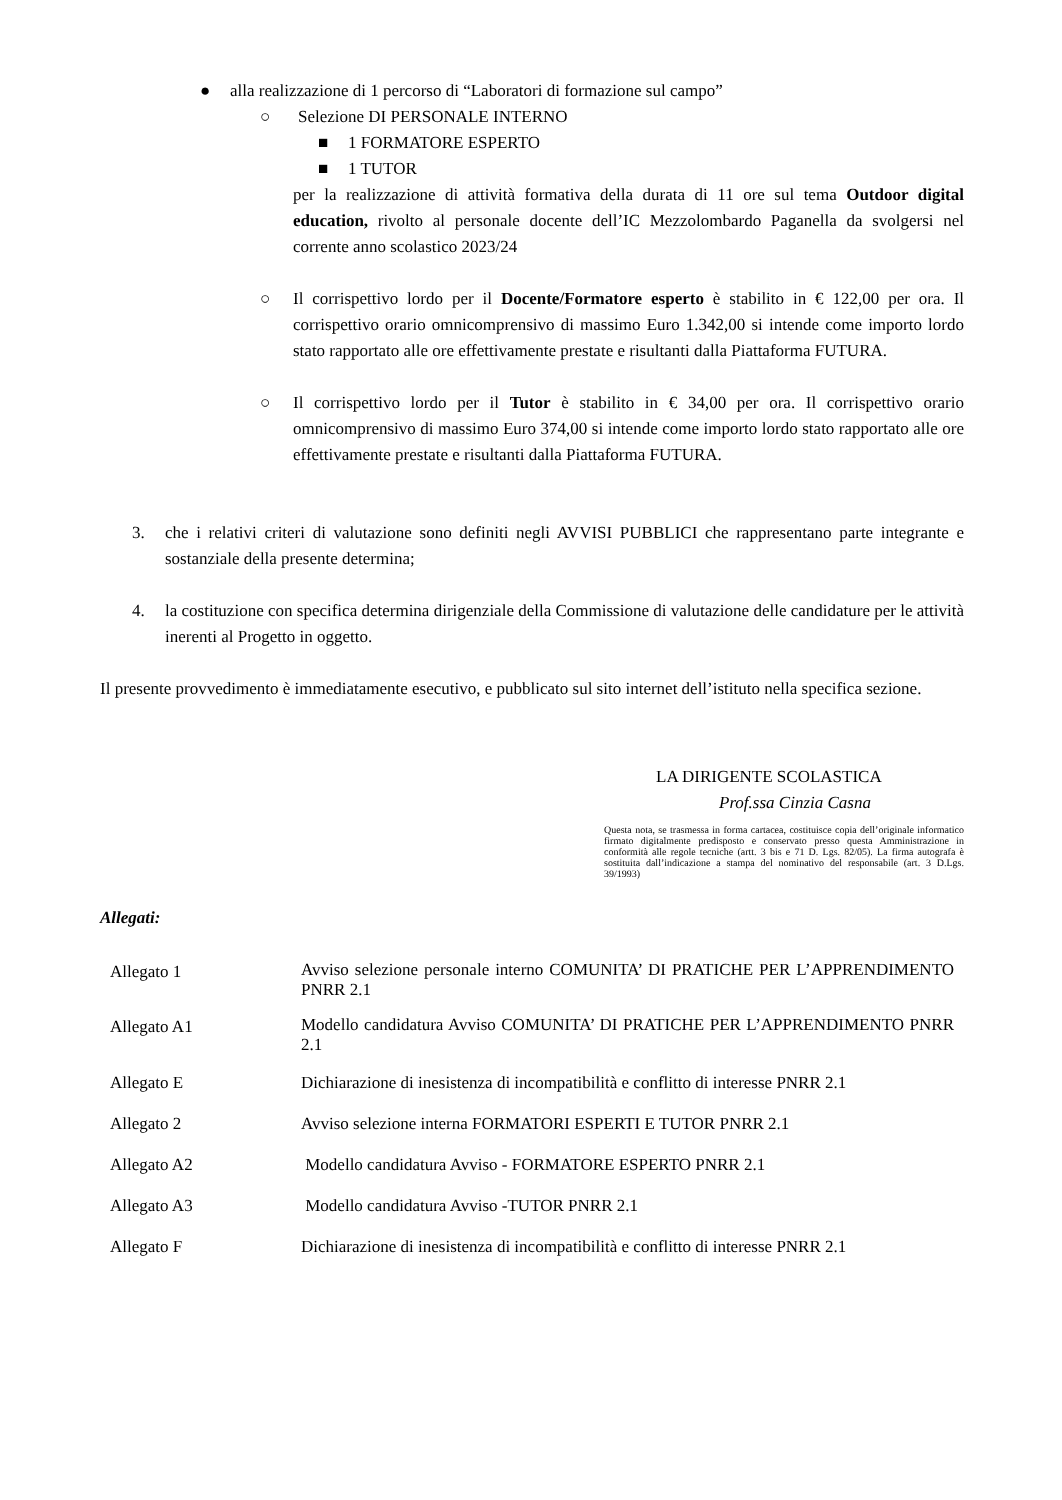● alla realizzazione di 1 percorso di “Laboratori di formazione sul campo”
○ Selezione DI PERSONALE INTERNO
■ 1 FORMATORE ESPERTO
■ 1 TUTOR
per la realizzazione di attività formativa della durata di 11 ore sul tema Outdoor digital education, rivolto al personale docente dell’IC Mezzolombardo Paganella da svolgersi nel corrente anno scolastico 2023/24
○ Il corrispettivo lordo per il Docente/Formatore esperto è stabilito in € 122,00 per ora. Il corrispettivo orario omnicomprensivo di massimo Euro 1.342,00 si intende come importo lordo stato rapportato alle ore effettivamente prestate e risultanti dalla Piattaforma FUTURA.
○ Il corrispettivo lordo per il Tutor è stabilito in € 34,00 per ora. Il corrispettivo orario omnicomprensivo di massimo Euro 374,00 si intende come importo lordo stato rapportato alle ore effettivamente prestate e risultanti dalla Piattaforma FUTURA.
3. che i relativi criteri di valutazione sono definiti negli AVVISI PUBBLICI che rappresentano parte integrante e sostanziale della presente determina;
4. la costituzione con specifica determina dirigenziale della Commissione di valutazione delle candidature per le attività inerenti al Progetto in oggetto.
Il presente provvedimento è immediatamente esecutivo, e pubblicato sul sito internet dell’istituto nella specifica sezione.
LA DIRIGENTE SCOLASTICA
Prof.ssa Cinzia Casna
Questa nota, se trasmessa in forma cartacea, costituisce copia dell’originale informatico firmato digitalmente predisposto e conservato presso questa Amministrazione in conformità alle regole tecniche (artt. 3 bis e 71 D. Lgs. 82/05). La firma autografa è sostituita dall’indicazione a stampa del nominativo del responsabile (art. 3 D.Lgs. 39/1993)
Allegati:
| Allegato 1 | Avviso selezione personale interno COMUNITA’ DI PRATICHE PER L’APPRENDIMENTO PNRR 2.1 |
| Allegato A1 | Modello candidatura Avviso COMUNITA’ DI PRATICHE PER L’APPRENDIMENTO PNRR 2.1 |
| Allegato E | Dichiarazione di inesistenza di incompatibilità e conflitto di interesse PNRR 2.1 |
| Allegato 2 | Avviso selezione interna FORMATORI ESPERTI E TUTOR PNRR 2.1 |
| Allegato A2 | Modello candidatura Avviso - FORMATORE ESPERTO PNRR 2.1 |
| Allegato A3 | Modello candidatura Avviso -TUTOR PNRR 2.1 |
| Allegato F | Dichiarazione di inesistenza di incompatibilità e conflitto di interesse PNRR 2.1 |